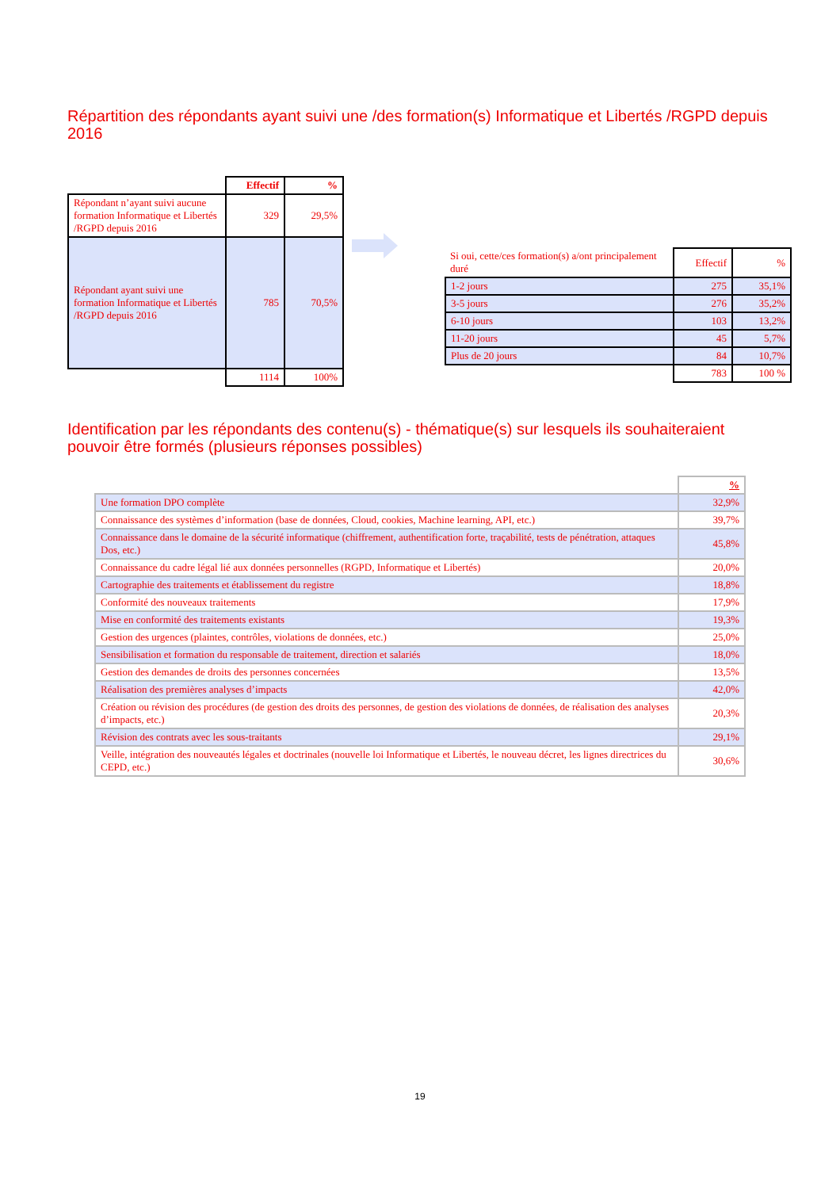Répartition des répondants ayant suivi une /des formation(s) Informatique et Libertés /RGPD depuis 2016
| | Effectif | % |
| Répondant n’ayant suivi aucune formation Informatique et Libertés /RGPD depuis 2016 | 329 | 29,5% |
| Répondant ayant suivi une formation Informatique et Libertés /RGPD depuis 2016 | 785 | 70,5% |
| | 1114 | 100% |
| Si oui, cette/ces formation(s) a/ont principalement duré | Effectif | % |
| 1-2 jours | 275 | 35,1% |
| 3-5 jours | 276 | 35,2% |
| 6-10 jours | 103 | 13,2% |
| 11-20 jours | 45 | 5,7% |
| Plus de 20 jours | 84 | 10,7% |
| | 783 | 100 % |
Identification par les répondants des contenu(s) - thématique(s) sur lesquels ils souhaiteraient pouvoir être formés (plusieurs réponses possibles)
| | % |
| Une formation DPO complète | 32,9% |
| Connaissance des systèmes d’information (base de données, Cloud, cookies, Machine learning, API, etc.) | 39,7% |
| Connaissance dans le domaine de la sécurité informatique (chiffrement, authentification forte, traçabilité, tests de pénétration, attaques Dos, etc.) | 45,8% |
| Connaissance du cadre légal lié aux données personnelles (RGPD, Informatique et Libertés) | 20,0% |
| Cartographie des traitements et établissement du registre | 18,8% |
| Conformité des nouveaux traitements | 17,9% |
| Mise en conformité des traitements existants | 19,3% |
| Gestion des urgences (plaintes, contrôles, violations de données, etc.) | 25,0% |
| Sensibilisation et formation du responsable de traitement, direction et salariés | 18,0% |
| Gestion des demandes de droits des personnes concernées | 13,5% |
| Réalisation des premières analyses d’impacts | 42,0% |
| Création ou révision des procédures (de gestion des droits des personnes, de gestion des violations de données, de réalisation des analyses d’impacts, etc.) | 20,3% |
| Révision des contrats avec les sous-traitants | 29,1% |
| Veille, intégration des nouveautés légales et doctrinales (nouvelle loi Informatique et Libertés, le nouveau décret, les lignes directrices du CEPD, etc.) | 30,6% |
19